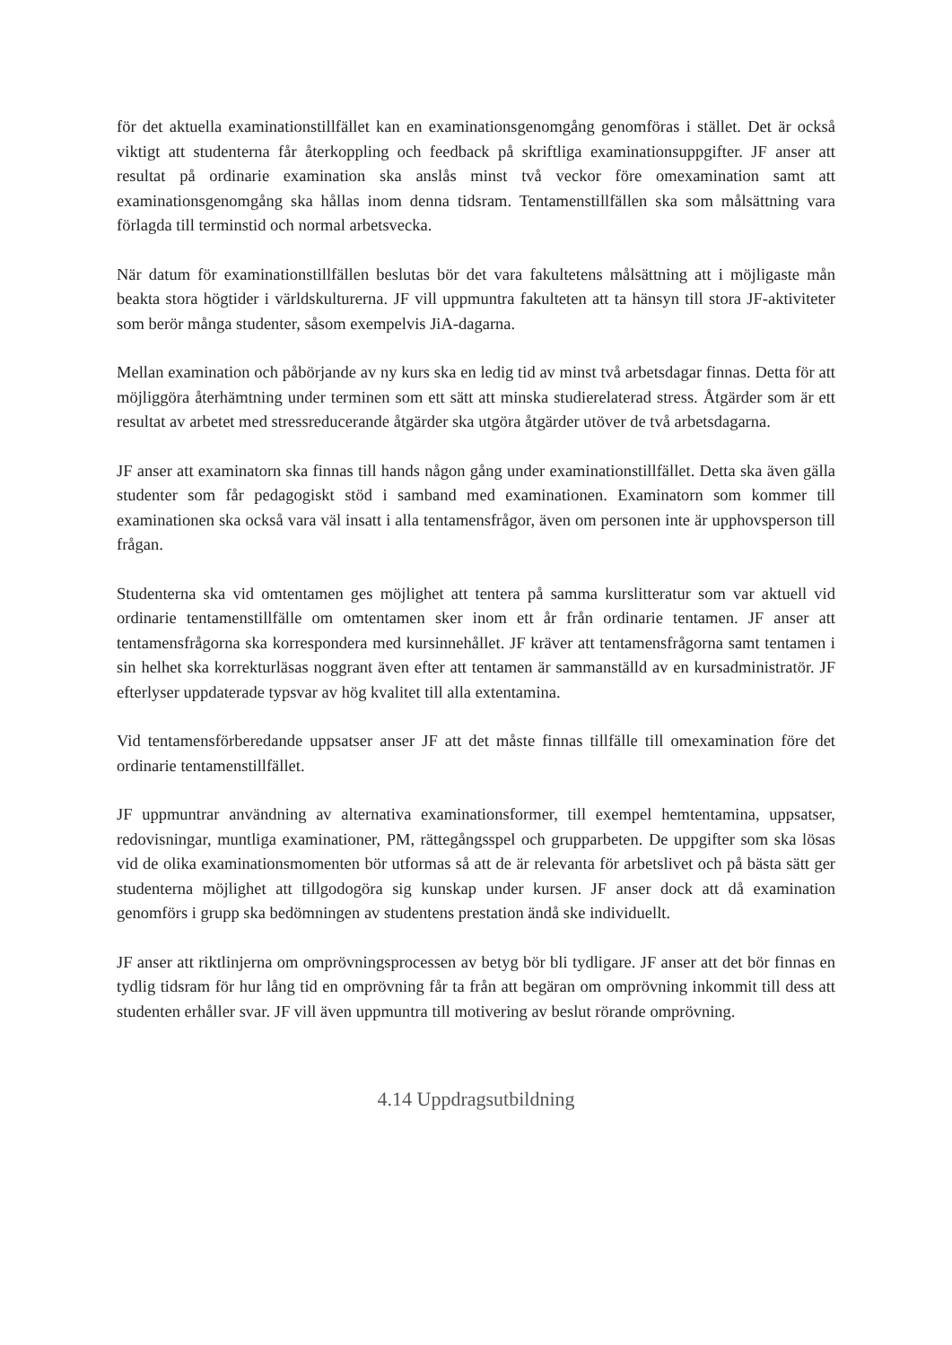för det aktuella examinationstillfället kan en examinationsgenomgång genomföras i stället. Det är också viktigt att studenterna får återkoppling och feedback på skriftliga examinationsuppgifter. JF anser att resultat på ordinarie examination ska anslås minst två veckor före omexamination samt att examinationsgenomgång ska hållas inom denna tidsram. Tentamenstillfällen ska som målsättning vara förlagda till terminstid och normal arbetsvecka.
När datum för examinationstillfällen beslutas bör det vara fakultetens målsättning att i möjligaste mån beakta stora högtider i världskulturerna. JF vill uppmuntra fakulteten att ta hänsyn till stora JF-aktiviteter som berör många studenter, såsom exempelvis JiA-dagarna.
Mellan examination och påbörjande av ny kurs ska en ledig tid av minst två arbetsdagar finnas. Detta för att möjliggöra återhämtning under terminen som ett sätt att minska studierelaterad stress. Åtgärder som är ett resultat av arbetet med stressreducerande åtgärder ska utgöra åtgärder utöver de två arbetsdagarna.
JF anser att examinatorn ska finnas till hands någon gång under examinationstillfället. Detta ska även gälla studenter som får pedagogiskt stöd i samband med examinationen. Examinatorn som kommer till examinationen ska också vara väl insatt i alla tentamensfrågor, även om personen inte är upphovsperson till frågan.
Studenterna ska vid omtentamen ges möjlighet att tentera på samma kurslitteratur som var aktuell vid ordinarie tentamenstillfälle om omtentamen sker inom ett år från ordinarie tentamen. JF anser att tentamensfrågorna ska korrespondera med kursinnehållet. JF kräver att tentamensfrågorna samt tentamen i sin helhet ska korrekturläsas noggrant även efter att tentamen är sammanställd av en kursadministratör. JF efterlyser uppdaterade typsvar av hög kvalitet till alla extentamina.
Vid tentamensförberedande uppsatser anser JF att det måste finnas tillfälle till omexamination före det ordinarie tentamenstillfället.
JF uppmuntrar användning av alternativa examinationsformer, till exempel hemtentamina, uppsatser, redovisningar, muntliga examinationer, PM, rättegångsspel och grupparbeten. De uppgifter som ska lösas vid de olika examinationsmomenten bör utformas så att de är relevanta för arbetslivet och på bästa sätt ger studenterna möjlighet att tillgodogöra sig kunskap under kursen. JF anser dock att då examination genomförs i grupp ska bedömningen av studentens prestation ändå ske individuellt.
JF anser att riktlinjerna om omprövningsprocessen av betyg bör bli tydligare. JF anser att det bör finnas en tydlig tidsram för hur lång tid en omprövning får ta från att begäran om omprövning inkommit till dess att studenten erhåller svar. JF vill även uppmuntra till motivering av beslut rörande omprövning.
4.14 Uppdragsutbildning